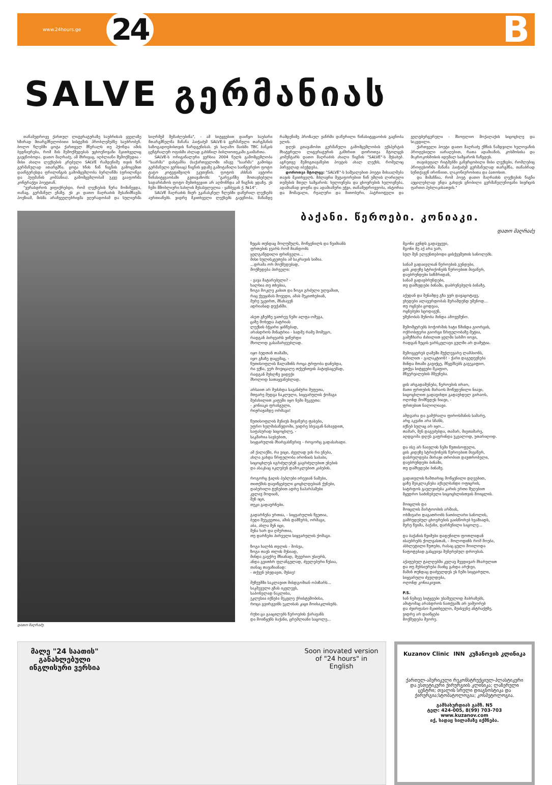www.24hours.ge 24 B
SALVE გერმანიას
თანამედროვე ქართულ ლიტერატურაზე საუბრისას ყველაზე ხშირად მთარგმნელობითი სისტემის პრობლემებზე საუბრობენ. ბოლო წლებში ცოტა ქართველ მწერალს თუ ჰქონდა იმის ბედნიერება, რომ მის შემოქმედებას უცხოენოვანი მკითხველიც გაეცნობოდა. დათო მაღრაძე, ამ მხრივაც, იღბლიანი შემოქმედია - მისი ახალი ლექსების კრებული SALVE რამდენიმე თვის წინ გერმანულად ითარგმნა. ცოტა ხნის წინ წიგნის გამოცემით დაინტერესდა ფრილინგის გამომცემლობა ბერლინში (ფრილინგი და ჰუფმანის კომპანია). გამომცემლობამ უკვე გააფორმა კონტრაქტი პოეტთან.
"ვერასდროს ვიფიქრებდი, რომ ლექსების წერა მომინევდა, თანაც, გერმანულ ენაზე. ეს კი დათო მაღრაძის შესანიშნავმა პოეზიამ, მისმა არაჩვეულებრივმა ჟღერადობამ და სულიერმა სიღრმემ შემაძლებინა", - ამ სიტყვებით დაიწყო საუბარი მთარგმნელმა მანანა პაიჭაძემ SALVE-ს გერმანული თარგმანის საზოგადოებისთვის წარდგენისას. ეს საღამო მაისში TBC ბანკის ცენტრალურ ოფისში ახლად გახსნილ ბიბლიოთეკაში გაიმართა.
SALVE-ს ორიგინალური ვერსია 2004 წელს გამომცემლობა "საარმა" დასტამბა (საქართველოში იმავე "საარმა" გამოსცა გერმანული ვერსიაც) წიგნის ყდაზე გამოტანილი საინტერესო ფოტო ტატო კოტეტიშვილს ეკუთვნის. ფოტოს ახსნას ავტორი წინასიტყვაობაში გვთავაზობს: "გარეკანზე მოთავსებული სადარბაზოს ფოტო შემთხვევით არ აღმოჩნდა ამ წიგნის ყდაზე. ეს ჩემი მშობლიური სახლის შესასვლელია - ყაზბეგის ქ. №14".
SALVE მაღრაძის მიერ უკანასკნელ წლებში დაწერილ ლექსებს აერთიანებს. ვიდრე მკითხველი ლექსებს გაეცნობა, მანამდე რამდენიმე პროზაულ ჟანრში დაწერილი წინასიტყვაობის გაცნობა ელის.
დღეს გთავაზობთ გერმანული გამომცემლობის ექსპერტის მხატვრული ლიტერატურის განხრით დოროთეა შტოლცეს კომენტარს დათო მაღრაძის ახალი წიგნის "SALVE"-ს შესახებ. აგრეთვე შემოგთავაზებთ პოეტის ახალ ლექსს, რომელიც პირველად იბეჭდება.
დოროთეა შტოლცე: "SALVE"-ს საშუალებით პოეტი მისაალმება თავის მკითხველს. მძლავრი მეტაფორებით წინ უშლის ლირიული თემების მთელ სამყაროს: ხელოვნება და ცხოვრების ხელოვნება, ადამიანად ყოფნა და ადამიანური ეჭვი, თანამედროვეობა, ისტორია და მომავალი, რეალური და მითოსური, პატრიოტული და ველტბურგერული - მსოფლიო მოქალაქის სიცოცხლე და სიკვდილი.
ქართველი პოეტი დათო მაღრაძე ქმნის ნამდვილი ხელოვანის პროფესიული იარაღებით, რათა ადამიანის, კოსმოსისა და მიკროკოსმოსის იდუმალ სამყაროს ჩაწვდეს.
თავისუფალ რიტმებში განვრცობილი მისი ლექსები, რომლებიც პროფესორმა მანანა პაიჭაძემ გერმანულად თარგმნა, თანაბრად სუნთქავენ ირონიით, ლაკონიურობითა და პათოსით.
და მიმაჩნია, რომ პოეტ დათო მაღრაძის ლექსების წიგნი აუცილებლად უნდა გახდეს ცნობილი გერმანულენოვანი სივრცის ფართო პუბლიკისათვის."
დათო მაღრაძე
ბაქანი. წეროები. კონიაკი.
დათო მაღრაძე
ზეცას თუნდაც მოლუშულს, მოწყენილს და წვიმიანს
ფრთების ჯვარს რომ მიანდობს
ყელგაწვდილი ფრინველი...
მისი სულისკვეთება ამ საკრავის სიმია.
...დრამა ორ მოქმედებად,
მოქმედება პირველი:
- გავა მატარებელი? -
ხალხია თუ თხებია,
ზოგი მოკლე კაბით და ზოგი გრძელი ულვაშით,
რაც ქვეყანას მოვედი, ამას მეკითხებიან,
მერე უკვირთ, მნახავენ
ადრიანად დუქანში.
ასეთ გზებზე ვათრევ ჩემი ალფა-ომეგა,
ცაზე მოხვდა პატრიას
ლექსის ბჭყარი ყანწებად,
არასდროს მინატრია - სადმე რამე მომეგო,
რადგან პირჯვარს ვიწერდი
მხოლოდ გასამარჯვებლად.
იყო ბედთან თამაში,
იყო გზაზე დაცემაც, -
წუთისოფლის შალაშინს როცა ტრფობა დანებდა,
რა ვქნა, ვერ მოვიცალე თქვენთვის პატივსაცემად,
რადგან მუხლზე ვიდექი
მხოლოდ სათაყვანებლად.
არსაით არ მეძახდა საგანძური მეფეთა,
მთვარე მედგა ნაკლული, სიყვარულის ქომაგი
შეძახილით კაფეში იყო ჩემი შეკვეთა:
- კონიაკი ფრანგული,
რიჟრაჟამდე ორმაგი!
წუთისოფლის მენიუს მივაწერე ფასები,
უფრო ხელმისაწვდომი, ვიდრე სხვაგან ნახავდით,
საფასურად სიცოცხლე, -
საკმარია სავსებით,
სიყვარულის მხარგასწვრივ - როგორც გადასახადი.
ამ ქალაქში, რა ვიცი, ძველად ვის რა ენება,
ახლა გახდა წრფელობა ირონიის საბაბი,
სიცოცხლეს იგრძელებენ გაგრძელებით ენების
და ასაკსაც იკლებენ დამოკლებით კაბების.
როგორც ჭაღის პეპლები ირევიან ნაშები,
თითქმის დავიწყებული ცოცხლდებიან ქუჩები,
დაბერილი ტუჩებით ადრე ნაპარპაშები
კვლავ მოდიან,
შენ იცი,
თუკი გადაურჩები.
გადარჩენა ერთია, - სიყვარულის წვეთია,
ბედი შეუკვეთია, ამის დამწერს, ორმაგი,
აბა, ახლა შენ იცი,
შენა ხარ და ღმერთია,
თუ დარჩები პირველი სიყვარულის ქომაგი.
ზოგი ხალხს თვლის - მოსვა,
ზოგი თავს თლის მესიად,
მინდა გავქრე მზიანად, შევერიო უსიერს,
ანდა გვითხრ ფლანგულად, ძველებური წესია,
თანაც თავაზიანად:
- თქვენ უბედავთ, მუსიე!
მუზეუმში საკლავით მისდგომიან ოპიზარს...
საკმეველი გზას იკვლევს,
საპონელად ნაკლისა,
ეკლესია იქნება მეკვლე ქრისტეშობისა,
როცა გვირგვინს ეკლისას კაცი მოისაკლისებს.
რუხი ცა გააცილებს წეროების ქარავანს
და მოიწყენს ბაქანი, ცრემლიანი საცოლე...
მგონი გუნდს გადავყევი,
მგონი მე აქ არა ვარ,
სულ შენ ელვენთებოდი ცისქვეშეთის სანოლებს.
სანამ გადაივლიან წეროების გუნდები,
ცის კიდეზე სტრიქონებს წეროებით მივაწერ,
დავბრუნდები სიზმრიდან,
სანამ გადავბრუნდები,
თუ დამხვდები ბინაში, დაბრუნებულს ბინაზე.
აქედან და შენამდე გზა ვერ დავაცოტავე,
ვხედები ალავერდობას შერამდენდ უშენოდ...
თუ ოცნება ცოდვაა,
ოცნებები სცოდავენ,
უშენობას შენობა მინდა ამოვუშენო.
შემომყურებს ბოჭორმის ხატი წმინდა გიორგის,
ოქროსფერი გიორგი წრფელობაზე მეტია,
გამეზხარა ძახილით ყელში სახმო იოგი,
რადგან ზეცის ვარსკვლავი გულში არ დამეტია.
შემოგყურებ ღამეში შუქლევარე ლამპიონს,
ძახილით - გალაკტიონ! - ქარი დაგედევნება
მინდა მთაში გავიქცე, მწყემსებს გავეკაფიო,
ვთქვა სიტყვები მკაფიო,
მწვერვალების მშვენება.
ცის არგადაშენება, წეროების ირაო,
მათი ფრთების მარაოს მოწვდენილი ნიავი,
სიცოცხლით გადავიხდი გადაუხდელ გირაოს,
ოღონდ მომწვდეს ნიავი, -
ფრთებით ნალოლიავი.
ამდგარა და გამქრალა ფიროსმანის სამარე,
არც აკვანი არა სჩანს,
იქნებ სულაც არ იყო...
თამარ, შენ დაგეძებდა, თამარ, მიეთამარე,
აღდგომა დღეს გაფრინდა უკვალოდ, უთარიღოდ.
და ისე არ ჩაივლის ჩემი წუთისოფელი,
ცის კიდეზე სტრიქონებს წეროებით მივაწერ,
დასრულდება მირაჟი თრობით დაუთრობელი,
დავბრუნდები ბინაში,
თუ დამხვდები ბინაზე.
გადაივლის ზამთარიც მოწყენილი დღეებით,
ცაზე შეიკლაკნება აქსელბანდი ოფიცრის,
სატრფოს გაელვიძება კარის ერთი შეღებით
მყუდრო საძინებელი სიცოცხლისთვის მოიცლის.
მოიცლის და
მოიცლის მარტოობის არშიას,
ოხშივარი დაგათრობს ნათბილარი სანოლის,
გამრუდებულ ცხოვრების გაისწორებ ხვაშიადს,
მერე წვიმა, ბაქანი, დარჩენილი საცოლე...
და ბაქანის წვიმები დადენილი ფოთლიდან
ისაუბრებს ქოლგასთან, - მოლოდინს რომ მოება,
ასხლეტილი წუთები, რასაც ცული მოილოდა
ნაფოტებად გასცვივა შეჩერებულ დროებას.
აქაფებულ ტალღებში კვლავ შევდივარ მხარულით
და თუ მეხსიერება მაინც გახდა არქივი,
მაშინ თუნდაც დაძველდეს ეს ჩემი სიყვარული,
სიყვარული ძველდება,
ოღონდ კონიაკივით.
P.S.
ხან ჩემივე სიტყვები უსაშველოდ მაბრაზებს,
ამიტომაც არასდროს ნათქვამს არ ვიმეორებ
და ძვირფასო მკითხველო, შეისვენე ანტრაქტზე,
ვიდრე არ დაიწყება
მოქმედება მეორე.
მალე "24 საათის" განახლებული ინგლისური ვერსია
Soon inovated version of "24 hours" in English
Kuzanov Clinic INN კუზანოვის კლინიკა
ქართულ-ამერიკული რეკონსტრუქციულ-პლასტიკური და ესთეტიკური ქირურგიის კლინიკა; ლაზერული ცენტრი; თვალის სრული დიაგნოსტიკა და ქირურგია;სტომატოლოგია; კოსმეტოლოგია.
გამსახურდიას გამზ. N5
ტელ: 424-005, 8(99) 703-703
www.kuzanov.com
იქ, სადაც სილამაზე იქმნება.